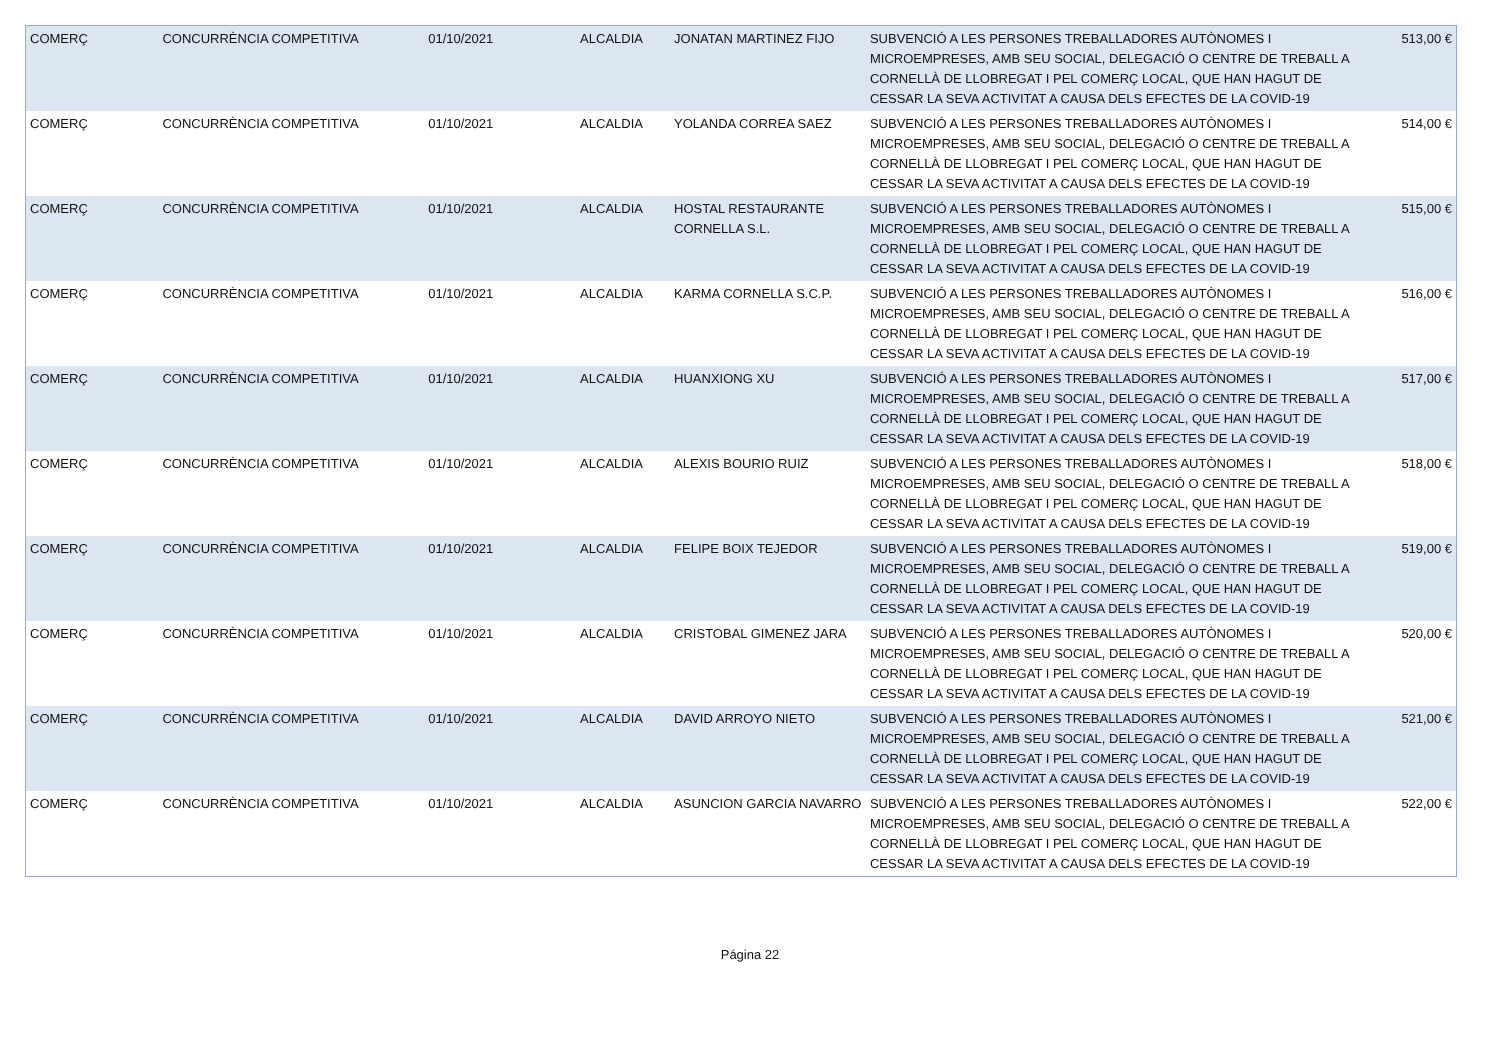| COMERÇ | CONCURRÈNCIA COMPETITIVA | 01/10/2021 | ALCALDIA | JONATAN MARTINEZ FIJO | SUBVENCIÓ A LES PERSONES TREBALLADORES AUTÒNOMES I MICROEMPRESES, AMB SEU SOCIAL, DELEGACIÓ O CENTRE DE TREBALL A CORNELLÀ DE LLOBREGAT I PEL COMERÇ LOCAL, QUE HAN HAGUT DE CESSAR LA SEVA ACTIVITAT A CAUSA DELS EFECTES DE LA COVID-19 | 513,00 € |
| COMERÇ | CONCURRÈNCIA COMPETITIVA | 01/10/2021 | ALCALDIA | YOLANDA CORREA SAEZ | SUBVENCIÓ A LES PERSONES TREBALLADORES AUTÒNOMES I MICROEMPRESES, AMB SEU SOCIAL, DELEGACIÓ O CENTRE DE TREBALL A CORNELLÀ DE LLOBREGAT I PEL COMERÇ LOCAL, QUE HAN HAGUT DE CESSAR LA SEVA ACTIVITAT A CAUSA DELS EFECTES DE LA COVID-19 | 514,00 € |
| COMERÇ | CONCURRÈNCIA COMPETITIVA | 01/10/2021 | ALCALDIA | HOSTAL RESTAURANTE CORNELLA S.L. | SUBVENCIÓ A LES PERSONES TREBALLADORES AUTÒNOMES I MICROEMPRESES, AMB SEU SOCIAL, DELEGACIÓ O CENTRE DE TREBALL A CORNELLÀ DE LLOBREGAT I PEL COMERÇ LOCAL, QUE HAN HAGUT DE CESSAR LA SEVA ACTIVITAT A CAUSA DELS EFECTES DE LA COVID-19 | 515,00 € |
| COMERÇ | CONCURRÈNCIA COMPETITIVA | 01/10/2021 | ALCALDIA | KARMA CORNELLA S.C.P. | SUBVENCIÓ A LES PERSONES TREBALLADORES AUTÒNOMES I MICROEMPRESES, AMB SEU SOCIAL, DELEGACIÓ O CENTRE DE TREBALL A CORNELLÀ DE LLOBREGAT I PEL COMERÇ LOCAL, QUE HAN HAGUT DE CESSAR LA SEVA ACTIVITAT A CAUSA DELS EFECTES DE LA COVID-19 | 516,00 € |
| COMERÇ | CONCURRÈNCIA COMPETITIVA | 01/10/2021 | ALCALDIA | HUANXIONG XU | SUBVENCIÓ A LES PERSONES TREBALLADORES AUTÒNOMES I MICROEMPRESES, AMB SEU SOCIAL, DELEGACIÓ O CENTRE DE TREBALL A CORNELLÀ DE LLOBREGAT I PEL COMERÇ LOCAL, QUE HAN HAGUT DE CESSAR LA SEVA ACTIVITAT A CAUSA DELS EFECTES DE LA COVID-19 | 517,00 € |
| COMERÇ | CONCURRÈNCIA COMPETITIVA | 01/10/2021 | ALCALDIA | ALEXIS BOURIO RUIZ | SUBVENCIÓ A LES PERSONES TREBALLADORES AUTÒNOMES I MICROEMPRESES, AMB SEU SOCIAL, DELEGACIÓ O CENTRE DE TREBALL A CORNELLÀ DE LLOBREGAT I PEL COMERÇ LOCAL, QUE HAN HAGUT DE CESSAR LA SEVA ACTIVITAT A CAUSA DELS EFECTES DE LA COVID-19 | 518,00 € |
| COMERÇ | CONCURRÈNCIA COMPETITIVA | 01/10/2021 | ALCALDIA | FELIPE BOIX TEJEDOR | SUBVENCIÓ A LES PERSONES TREBALLADORES AUTÒNOMES I MICROEMPRESES, AMB SEU SOCIAL, DELEGACIÓ O CENTRE DE TREBALL A CORNELLÀ DE LLOBREGAT I PEL COMERÇ LOCAL, QUE HAN HAGUT DE CESSAR LA SEVA ACTIVITAT A CAUSA DELS EFECTES DE LA COVID-19 | 519,00 € |
| COMERÇ | CONCURRÈNCIA COMPETITIVA | 01/10/2021 | ALCALDIA | CRISTOBAL GIMENEZ JARA | SUBVENCIÓ A LES PERSONES TREBALLADORES AUTÒNOMES I MICROEMPRESES, AMB SEU SOCIAL, DELEGACIÓ O CENTRE DE TREBALL A CORNELLÀ DE LLOBREGAT I PEL COMERÇ LOCAL, QUE HAN HAGUT DE CESSAR LA SEVA ACTIVITAT A CAUSA DELS EFECTES DE LA COVID-19 | 520,00 € |
| COMERÇ | CONCURRÈNCIA COMPETITIVA | 01/10/2021 | ALCALDIA | DAVID ARROYO NIETO | SUBVENCIÓ A LES PERSONES TREBALLADORES AUTÒNOMES I MICROEMPRESES, AMB SEU SOCIAL, DELEGACIÓ O CENTRE DE TREBALL A CORNELLÀ DE LLOBREGAT I PEL COMERÇ LOCAL, QUE HAN HAGUT DE CESSAR LA SEVA ACTIVITAT A CAUSA DELS EFECTES DE LA COVID-19 | 521,00 € |
| COMERÇ | CONCURRÈNCIA COMPETITIVA | 01/10/2021 | ALCALDIA | ASUNCION GARCIA NAVARRO | SUBVENCIÓ A LES PERSONES TREBALLADORES AUTÒNOMES I MICROEMPRESES, AMB SEU SOCIAL, DELEGACIÓ O CENTRE DE TREBALL A CORNELLÀ DE LLOBREGAT I PEL COMERÇ LOCAL, QUE HAN HAGUT DE CESSAR LA SEVA ACTIVITAT A CAUSA DELS EFECTES DE LA COVID-19 | 522,00 € |
Página 22